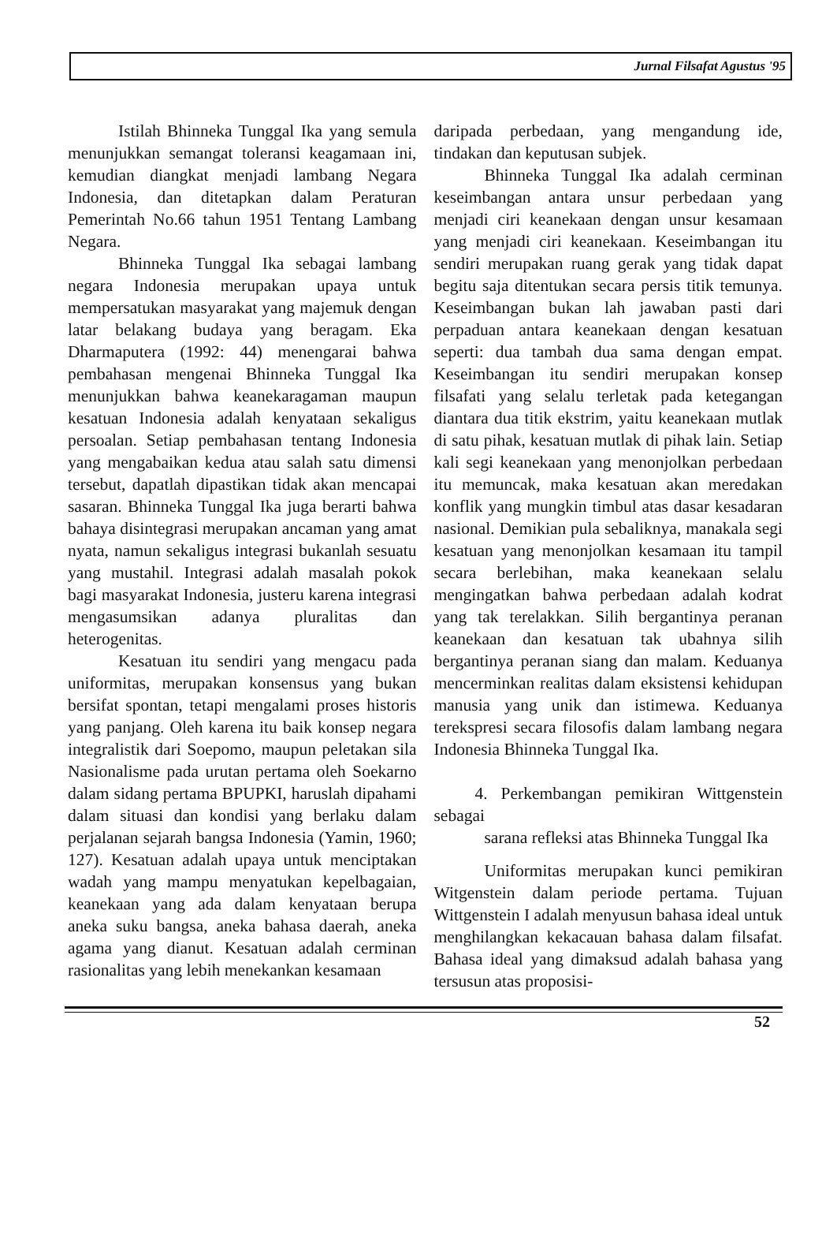Jurnal Filsafat Agustus '95
Istilah Bhinneka Tunggal Ika yang semula menunjukkan semangat toleransi keagamaan ini, kemudian diangkat menjadi lambang Negara Indonesia, dan ditetapkan dalam Peraturan Pemerintah No.66 tahun 1951 Tentang Lambang Negara.
Bhinneka Tunggal Ika sebagai lambang negara Indonesia merupakan upaya untuk mempersatukan masyarakat yang majemuk dengan latar belakang budaya yang beragam. Eka Dharmaputera (1992: 44) menengarai bahwa pembahasan mengenai Bhinneka Tunggal Ika menunjukkan bahwa keanekaragaman maupun kesatuan Indonesia adalah kenyataan sekaligus persoalan. Setiap pembahasan tentang Indonesia yang mengabaikan kedua atau salah satu dimensi tersebut, dapatlah dipastikan tidak akan mencapai sasaran. Bhinneka Tunggal Ika juga berarti bahwa bahaya disintegrasi merupakan ancaman yang amat nyata, namun sekaligus integrasi bukanlah sesuatu yang mustahil. Integrasi adalah masalah pokok bagi masyarakat Indonesia, justeru karena integrasi mengasumsikan adanya pluralitas dan heterogenitas.
Kesatuan itu sendiri yang mengacu pada uniformitas, merupakan konsensus yang bukan bersifat spontan, tetapi mengalami proses historis yang panjang. Oleh karena itu baik konsep negara integralistik dari Soepomo, maupun peletakan sila Nasionalisme pada urutan pertama oleh Soekarno dalam sidang pertama BPUPKI, haruslah dipahami dalam situasi dan kondisi yang berlaku dalam perjalanan sejarah bangsa Indonesia (Yamin, 1960; 127). Kesatuan adalah upaya untuk menciptakan wadah yang mampu menyatukan kepelbagaian, keanekaan yang ada dalam kenyataan berupa aneka suku bangsa, aneka bahasa daerah, aneka agama yang dianut. Kesatuan adalah cerminan rasionalitas yang lebih menekankan kesamaan
daripada perbedaan, yang mengandung ide, tindakan dan keputusan subjek.
Bhinneka Tunggal Ika adalah cerminan keseimbangan antara unsur perbedaan yang menjadi ciri keanekaan dengan unsur kesamaan yang menjadi ciri keanekaan. Keseimbangan itu sendiri merupakan ruang gerak yang tidak dapat begitu saja ditentukan secara persis titik temunya. Keseimbangan bukan lah jawaban pasti dari perpaduan antara keanekaan dengan kesatuan seperti: dua tambah dua sama dengan empat. Keseimbangan itu sendiri merupakan konsep filsafati yang selalu terletak pada ketegangan diantara dua titik ekstrim, yaitu keanekaan mutlak di satu pihak, kesatuan mutlak di pihak lain. Setiap kali segi keanekaan yang menonjolkan perbedaan itu memuncak, maka kesatuan akan meredakan konflik yang mungkin timbul atas dasar kesadaran nasional. Demikian pula sebaliknya, manakala segi kesatuan yang menonjolkan kesamaan itu tampil secara berlebihan, maka keanekaan selalu mengingatkan bahwa perbedaan adalah kodrat yang tak terelakkan. Silih bergantinya peranan keanekaan dan kesatuan tak ubahnya silih bergantinya peranan siang dan malam. Keduanya mencerminkan realitas dalam eksistensi kehidupan manusia yang unik dan istimewa. Keduanya terekspresi secara filosofis dalam lambang negara Indonesia Bhinneka Tunggal Ika.
4. Perkembangan pemikiran Wittgenstein sebagai
sarana refleksi atas Bhinneka Tunggal Ika
Uniformitas merupakan kunci pemikiran Witgenstein dalam periode pertama. Tujuan Wittgenstein I adalah menyusun bahasa ideal untuk menghilangkan kekacauan bahasa dalam filsafat. Bahasa ideal yang dimaksud adalah bahasa yang tersusun atas proposisi-
52